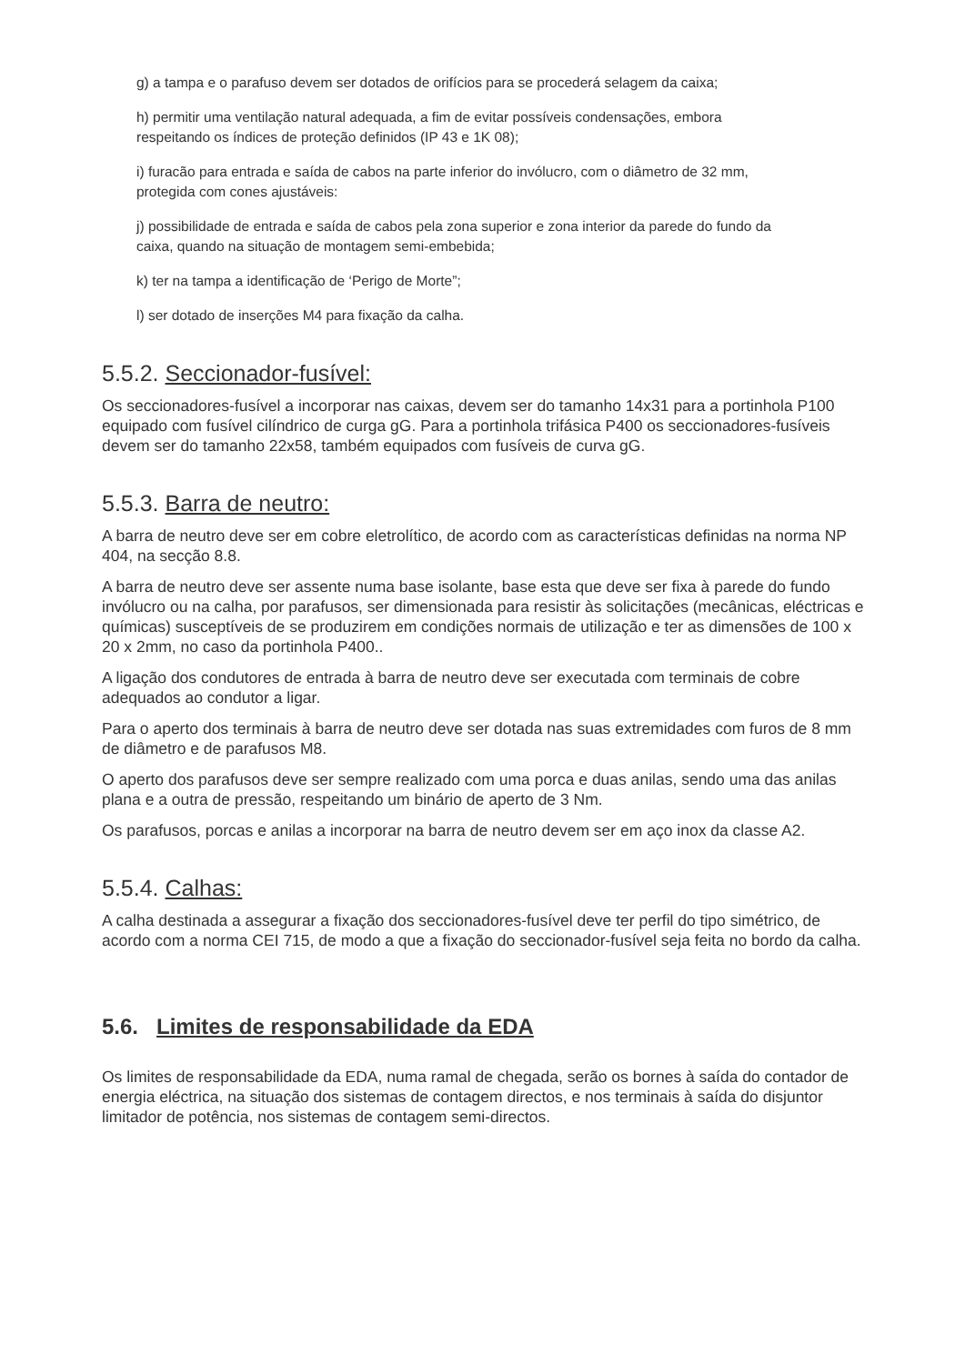g) a tampa e o parafuso devem ser dotados de orifícios para se procederá selagem da caixa;
h) permitir uma ventilação natural adequada, a fim de evitar possíveis condensações, embora respeitando os índices de proteção definidos (IP 43 e 1K 08);
i) furacão para entrada e saída de cabos na parte inferior do invólucro, com o diâmetro de 32 mm, protegida com cones ajustáveis:
j) possibilidade de entrada e saída de cabos pela zona superior e zona interior da parede do fundo da caixa, quando na situação de montagem semi-embebida;
k) ter na tampa a identificação de ‘Perigo de Morte”;
l) ser dotado de inserções M4 para fixação da calha.
5.5.2. Seccionador-fusível:
Os seccionadores-fusível a incorporar nas caixas, devem ser do tamanho 14x31 para a portinhola P100 equipado com fusível cilíndrico de curga gG. Para a portinhola trifásica P400 os seccionadores-fusíveis devem ser do tamanho 22x58, também equipados com fusíveis de curva gG.
5.5.3. Barra de neutro:
A barra de neutro deve ser em cobre eletrolítico, de acordo com as características definidas na norma NP 404, na secção 8.8.
A barra de neutro deve ser assente numa base isolante, base esta que deve ser fixa à parede do fundo invólucro ou na calha, por parafusos, ser dimensionada para resistir às solicitações (mecânicas, eléctricas e químicas) susceptíveis de se produzirem em condições normais de utilização e ter as dimensões de 100 x 20 x 2mm, no caso da portinhola P400..
A ligação dos condutores de entrada à barra de neutro deve ser executada com terminais de cobre adequados ao condutor a ligar.
Para o aperto dos terminais à barra de neutro deve ser dotada nas suas extremidades com furos de 8 mm de diâmetro e de parafusos M8.
O aperto dos parafusos deve ser sempre realizado com uma porca e duas anilas, sendo uma das anilas plana e a outra de pressão, respeitando um binário de aperto de 3 Nm.
Os parafusos, porcas e anilas a incorporar na barra de neutro devem ser em aço inox da classe A2.
5.5.4. Calhas:
A calha destinada a assegurar a fixação dos seccionadores-fusível deve ter perfil do tipo simétrico, de acordo com a norma CEI 715, de modo a que a fixação do seccionador-fusível seja feita no bordo da calha.
5.6. Limites de responsabilidade da EDA
Os limites de responsabilidade da EDA, numa ramal de chegada, serão os bornes à saída do contador de energia eléctrica, na situação dos sistemas de contagem directos, e nos terminais à saída do disjuntor limitador de potência, nos sistemas de contagem semi-directos.